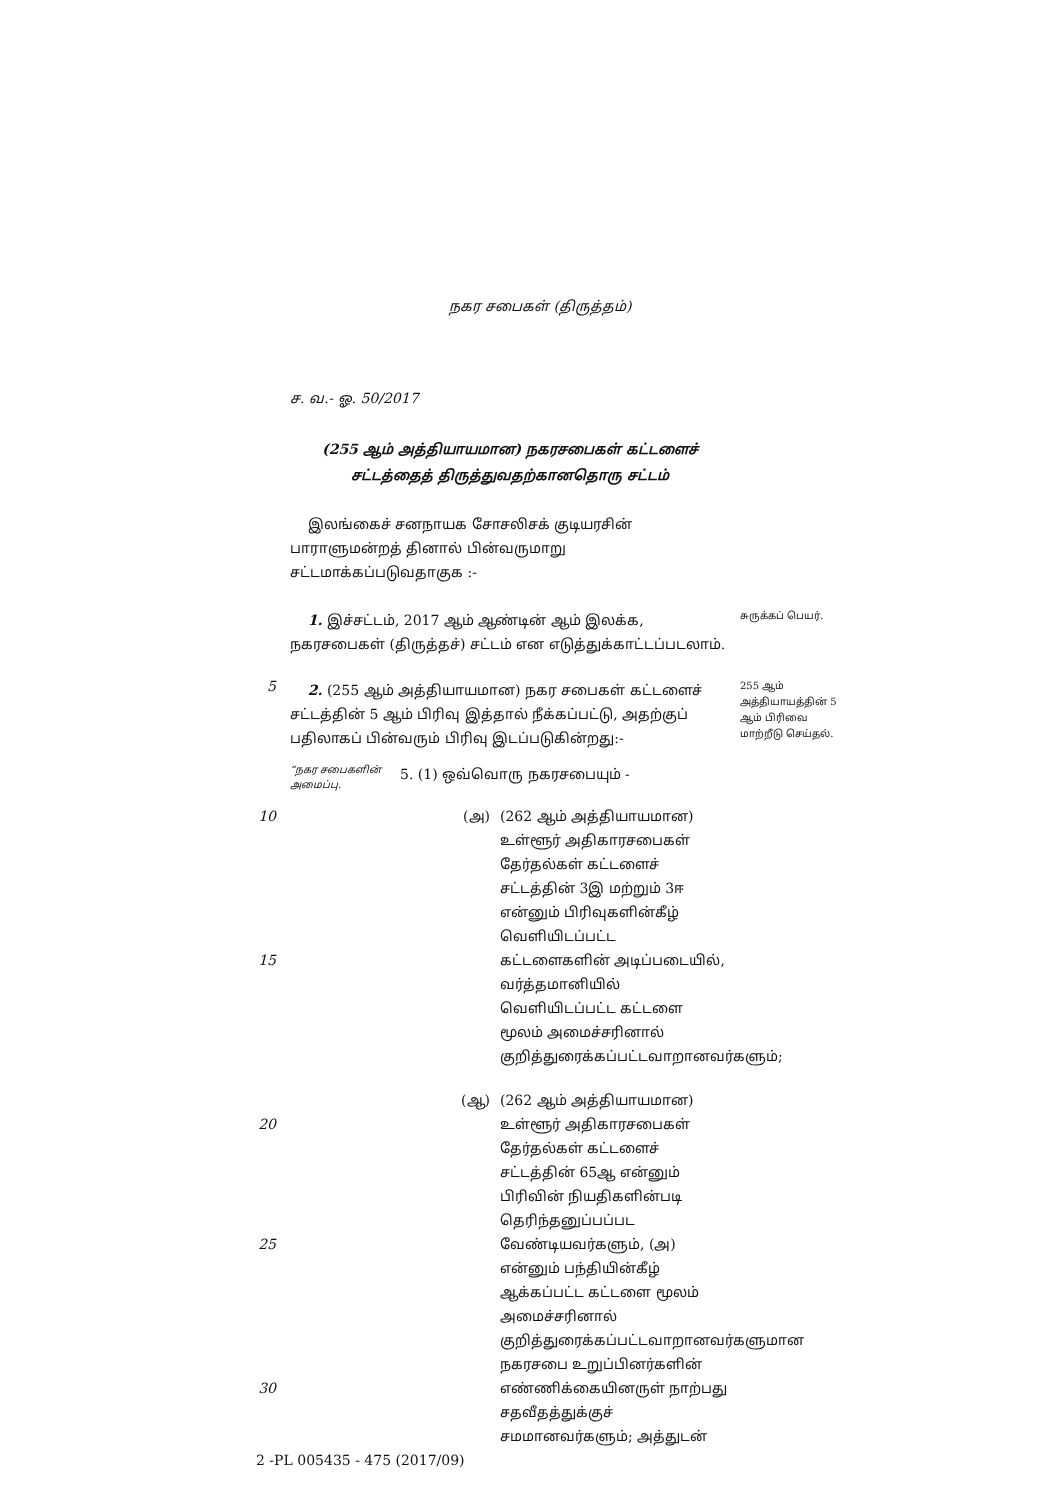நகர சபைகள் (திருத்தம்)
ச. வ.- ஓ. 50/2017
(255 ஆம் அத்தியாயமான) நகரசபைகள் கட்டளைச்
சட்டத்தைத் திருத்துவதற்கானதொரு சட்டம்
இலங்கைச் சனநாயக சோசலிசக் குடியரசின் பாராளுமன்றத் தினால் பின்வருமாறு சட்டமாக்கப்படுவதாகுக :-
1. இச்சட்டம், 2017 ஆம் ஆண்டின் ஆம் இலக்க, நகரசபைகள் (திருத்தச்) சட்டம் என எடுத்துக்காட்டப்படலாம்.
சுருக்கப் பெயர்.
5
2. (255 ஆம் அத்தியாயமான) நகர சபைகள் கட்டளைச் சட்டத்தின் 5 ஆம் பிரிவு இத்தால் நீக்கப்பட்டு, அதற்குப் பதிலாகப் பின்வரும் பிரிவு இடப்படுகின்றது:-
255 ஆம் அத்தியாயத்தின் 5 ஆம் பிரிவை மாற்றீடு செய்தல்.
“நகர சபைகளின் அமைப்பு.
5. (1) ஒவ்வொரு நகரசபையும் -
10
15
(அ) (262 ஆம் அத்தியாயமான) உள்ளூர் அதிகாரசபைகள் தேர்தல்கள் கட்டளைச் சட்டத்தின் 3இ மற்றும் 3ஈ என்னும் பிரிவுகளின்கீழ் வெளியிடப்பட்ட கட்டளைகளின் அடிப்படையில், வர்த்தமானியில் வெளியிடப்பட்ட கட்டளை மூலம் அமைச்சரினால் குறித்துரைக்கப்பட்டவாறானவர்களும்;
20
25
30
(ஆ) (262 ஆம் அத்தியாயமான) உள்ளூர் அதிகாரசபைகள் தேர்தல்கள் கட்டளைச் சட்டத்தின் 65ஆ என்னும் பிரிவின் நியதிகளின்படி தெரிந்தனுப்பப்பட வேண்டியவர்களும், (அ) என்னும் பந்தியின்கீழ் ஆக்கப்பட்ட கட்டளை மூலம் அமைச்சரினால் குறித்துரைக்கப்பட்டவாறானவர்களுமான நகரசபை உறுப்பினர்களின் எண்ணிக்கையினருள் நாற்பது சதவீதத்துக்குச் சமமானவர்களும்; அத்துடன்
2 -PL 005435 - 475 (2017/09)